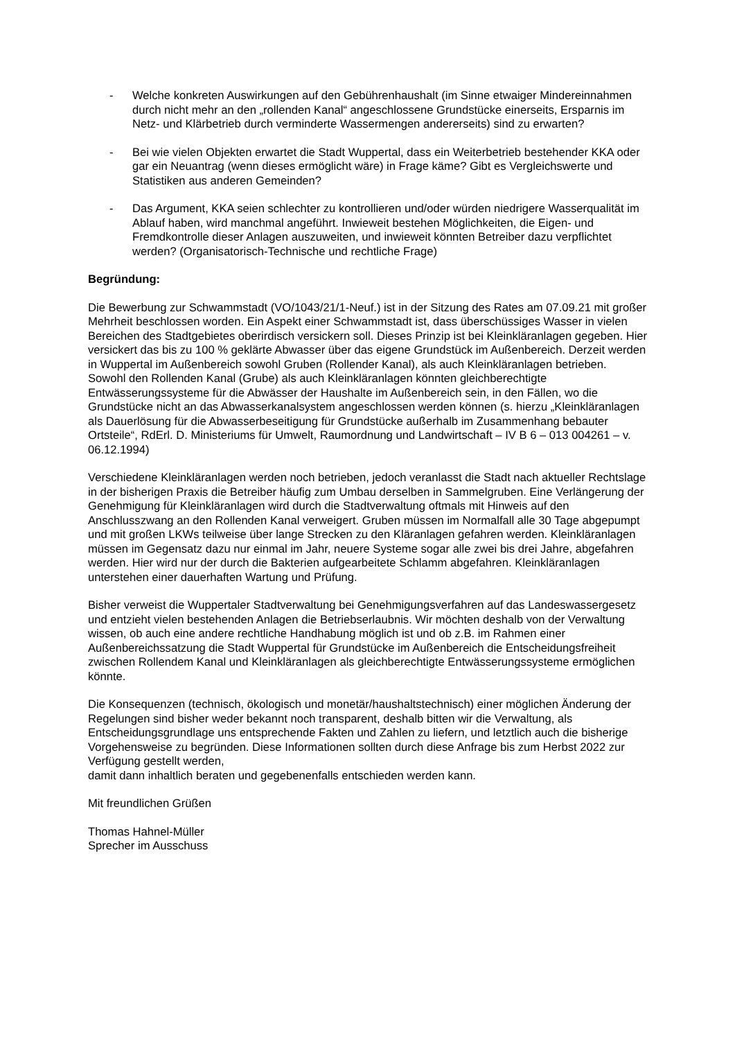- Welche konkreten Auswirkungen auf den Gebührenhaushalt (im Sinne etwaiger Mindereinnahmen durch nicht mehr an den „rollenden Kanal“ angeschlossene Grundstücke einerseits, Ersparnis im Netz- und Klärbetrieb durch verminderte Wassermengen andererseits) sind zu erwarten?
- Bei wie vielen Objekten erwartet die Stadt Wuppertal, dass ein Weiterbetrieb bestehender KKA oder gar ein Neuantrag (wenn dieses ermöglicht wäre) in Frage käme? Gibt es Vergleichswerte und Statistiken aus anderen Gemeinden?
- Das Argument, KKA seien schlechter zu kontrollieren und/oder würden niedrigere Wasserqualität im Ablauf haben, wird manchmal angeführt. Inwieweit bestehen Möglichkeiten, die Eigen- und Fremdkontrolle dieser Anlagen auszuweiten, und inwieweit könnten Betreiber dazu verpflichtet werden? (Organisatorisch-Technische und rechtliche Frage)
Begründung:
Die Bewerbung zur Schwammstadt (VO/1043/21/1-Neuf.) ist in der Sitzung des Rates am 07.09.21 mit großer Mehrheit beschlossen worden. Ein Aspekt einer Schwammstadt ist, dass überschüssiges Wasser in vielen Bereichen des Stadtgebietes oberirdisch versickern soll. Dieses Prinzip ist bei Kleinkläranlagen gegeben. Hier versickert das bis zu 100 % geklärte Abwasser über das eigene Grundstück im Außenbereich. Derzeit werden in Wuppertal im Außenbereich sowohl Gruben (Rollender Kanal), als auch Kleinkläranlagen betrieben.
Sowohl den Rollenden Kanal (Grube) als auch Kleinkläranlagen könnten gleichberechtigte Entwässerungssysteme für die Abwässer der Haushalte im Außenbereich sein, in den Fällen, wo die Grundstücke nicht an das Abwasserkanalsystem angeschlossen werden können (s. hierzu „Kleinkläranlagen als Dauerlösung für die Abwasserbeseitigung für Grundstücke außerhalb im Zusammenhang bebauter Ortsteile“, RdErl. D. Ministeriums für Umwelt, Raumordnung und Landwirtschaft – IV B 6 – 013 004261 – v. 06.12.1994)
Verschiedene Kleinkläranlagen werden noch betrieben, jedoch veranlasst die Stadt nach aktueller Rechtslage in der bisherigen Praxis die Betreiber häufig zum Umbau derselben in Sammelgruben. Eine Verlängerung der Genehmigung für Kleinkläranlagen wird durch die Stadtverwaltung oftmals mit Hinweis auf den Anschlusszwang an den Rollenden Kanal verweigert. Gruben müssen im Normalfall alle 30 Tage abgepumpt und mit großen LKWs teilweise über lange Strecken zu den Kläranlagen gefahren werden. Kleinkläranlagen müssen im Gegensatz dazu nur einmal im Jahr, neuere Systeme sogar alle zwei bis drei Jahre, abgefahren werden. Hier wird nur der durch die Bakterien aufgearbeitete Schlamm abgefahren. Kleinkläranlagen unterstehen einer dauerhaften Wartung und Prüfung.
Bisher verweist die Wuppertaler Stadtverwaltung bei Genehmigungsverfahren auf das Landeswassergesetz und entzieht vielen bestehenden Anlagen die Betriebserlaubnis. Wir möchten deshalb von der Verwaltung wissen, ob auch eine andere rechtliche Handhabung möglich ist und ob z.B. im Rahmen einer Außenbereichssatzung die Stadt Wuppertal für Grundstücke im Außenbereich die Entscheidungsfreiheit zwischen Rollendem Kanal und Kleinkläranlagen als gleichberechtigte Entwässerungssysteme ermöglichen könnte.
Die Konsequenzen (technisch, ökologisch und monetär/haushaltstechnisch) einer möglichen Änderung der Regelungen sind bisher weder bekannt noch transparent, deshalb bitten wir die Verwaltung, als Entscheidungsgrundlage uns entsprechende Fakten und Zahlen zu liefern, und letztlich auch die bisherige Vorgehensweise zu begründen. Diese Informationen sollten durch diese Anfrage bis zum Herbst 2022 zur Verfügung gestellt werden,
damit dann inhaltlich beraten und gegebenenfalls entschieden werden kann.
Mit freundlichen Grüßen
Thomas Hahnel-Müller
Sprecher im Ausschuss